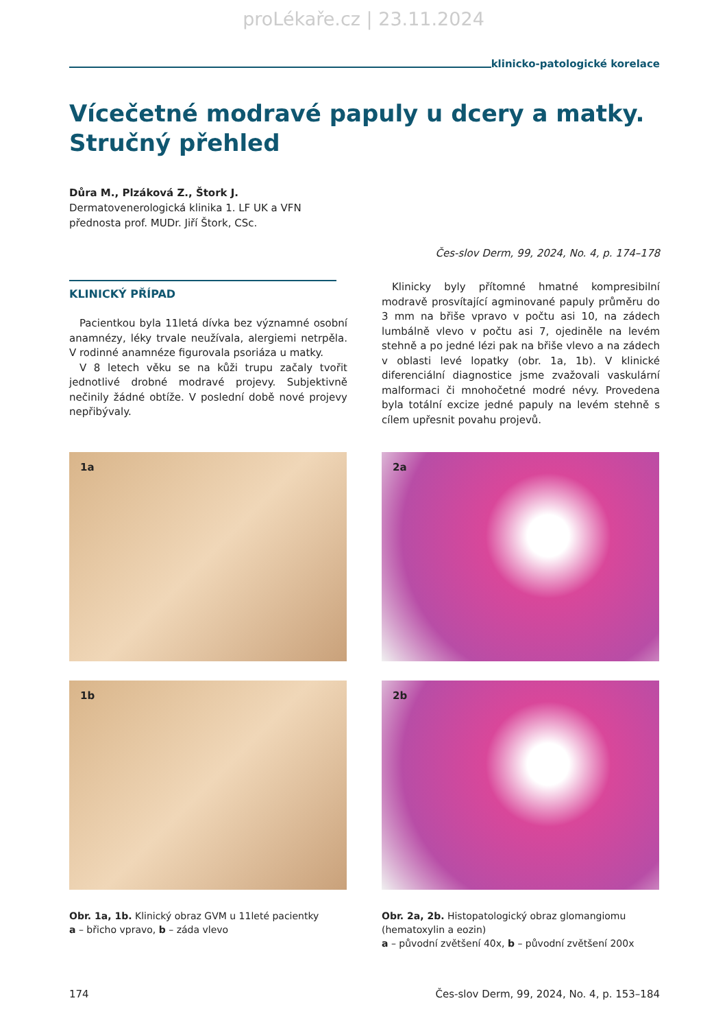proLékaře.cz | 23.11.2024
klinicko-patologické korelace
Vícečetné modravé papuly u dcery a matky. Stručný přehled
Důra M., Plzáková Z., Štork J.
Dermatovenerologická klinika 1. LF UK a VFN
přednosta prof. MUDr. Jiří Štork, CSc.
Čes-slov Derm, 99, 2024, No. 4, p. 174–178
KLINICKÝ PŘÍPAD
Pacientkou byla 11letá dívka bez významné osobní anamnézy, léky trvale neužívala, alergiemi netrpěla. V rodinné anamnéze figurovala psoriáza u matky.
V 8 letech věku se na kůži trupu začaly tvořit jednotlivé drobné modravé projevy. Subjektivně nečinily žádné obtíže. V poslední době nové projevy nepřibývaly.
Klinicky byly přítomné hmatné kompresibilní modravě prosvítající agminované papuly průměru do 3 mm na břiše vpravo v počtu asi 10, na zádech lumbálně vlevo v počtu asi 7, ojediněle na levém stehně a po jedné lézi pak na břiše vlevo a na zádech v oblasti levé lopatky (obr. 1a, 1b). V klinické diferenciální diagnostice jsme zvažovali vaskulární malformaci či mnohočetné modré névy. Provedena byla totální excize jedné papuly na levém stehně s cílem upřesnit povahu projevů.
1a
1b
Obr. 1a, 1b. Klinický obraz GVM u 11leté pacientky
a – břicho vpravo, b – záda vlevo
2a
2b
Obr. 2a, 2b. Histopatologický obraz glomangiomu (hematoxylin a eozin)
a – původní zvětšení 40x, b – původní zvětšení 200x
174 Čes-slov Derm, 99, 2024, No. 4, p. 153–184